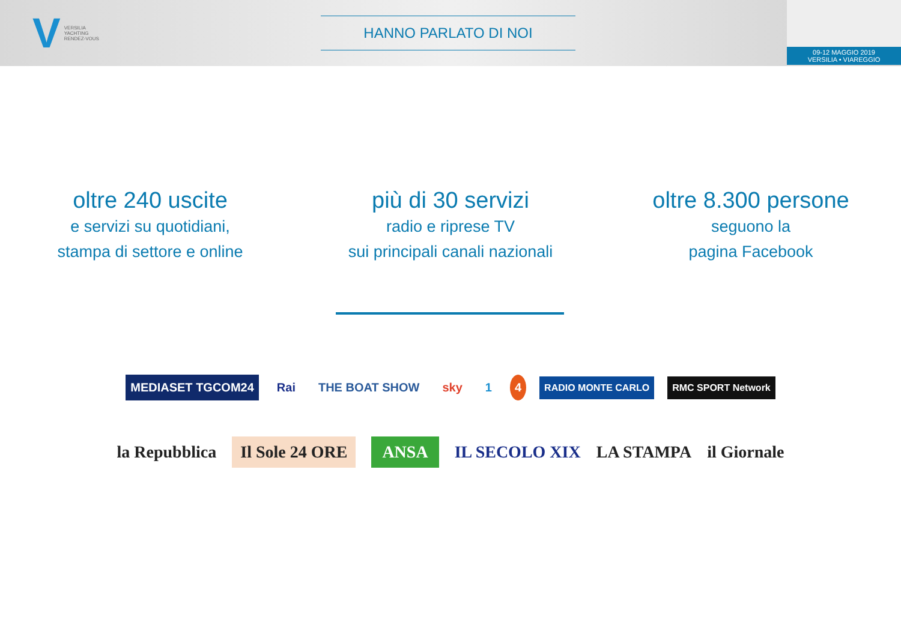V
VERSILIA
YACHTING
RENDEZ-VOUS
HANNO PARLATO DI NOI
09-12 MAGGIO 2019
VERSILIA • VIAREGGIO
oltre 240 uscite
e servizi su quotidiani,
stampa di settore e online
più di 30 servizi
radio e riprese TV
sui principali canali nazionali
oltre 8.300 persone
seguono la
pagina Facebook
MEDIASET TGCOM24 Rai THE BOAT SHOW sky 1 4 RADIO MONTE CARLO RMC SPORT Network
la Repubblica Il Sole 24 ORE ANSA IL SECOLO XIX LA STAMPA il Giornale